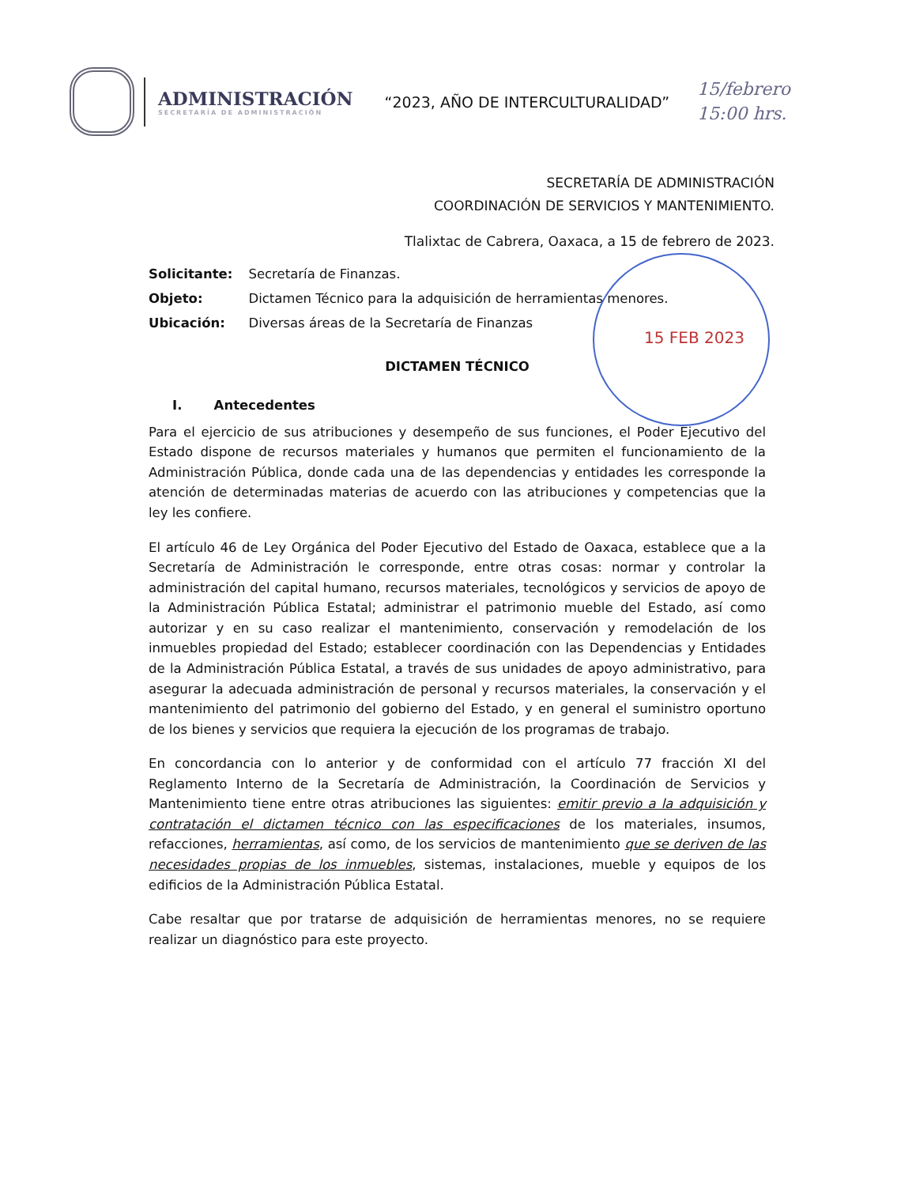ADMINISTRACIÓN
SECRETARÍA DE ADMINISTRACIÓN
“2023, AÑO DE INTERCULTURALIDAD”
15/febrero
15:00 hrs.
SECRETARÍA DE ADMINISTRACIÓN
COORDINACIÓN DE SERVICIOS Y MANTENIMIENTO.
Tlalixtac de Cabrera, Oaxaca, a 15 de febrero de 2023.
15 FEB 2023
| Solicitante: | Secretaría de Finanzas. |
| Objeto: | Dictamen Técnico para la adquisición de herramientas menores. |
| Ubicación: | Diversas áreas de la Secretaría de Finanzas |
DICTAMEN TÉCNICO
I. Antecedentes
Para el ejercicio de sus atribuciones y desempeño de sus funciones, el Poder Ejecutivo del Estado dispone de recursos materiales y humanos que permiten el funcionamiento de la Administración Pública, donde cada una de las dependencias y entidades les corresponde la atención de determinadas materias de acuerdo con las atribuciones y competencias que la ley les confiere.
El artículo 46 de Ley Orgánica del Poder Ejecutivo del Estado de Oaxaca, establece que a la Secretaría de Administración le corresponde, entre otras cosas: normar y controlar la administración del capital humano, recursos materiales, tecnológicos y servicios de apoyo de la Administración Pública Estatal; administrar el patrimonio mueble del Estado, así como autorizar y en su caso realizar el mantenimiento, conservación y remodelación de los inmuebles propiedad del Estado; establecer coordinación con las Dependencias y Entidades de la Administración Pública Estatal, a través de sus unidades de apoyo administrativo, para asegurar la adecuada administración de personal y recursos materiales, la conservación y el mantenimiento del patrimonio del gobierno del Estado, y en general el suministro oportuno de los bienes y servicios que requiera la ejecución de los programas de trabajo.
En concordancia con lo anterior y de conformidad con el artículo 77 fracción XI del Reglamento Interno de la Secretaría de Administración, la Coordinación de Servicios y Mantenimiento tiene entre otras atribuciones las siguientes: emitir previo a la adquisición y contratación el dictamen técnico con las especificaciones de los materiales, insumos, refacciones, herramientas, así como, de los servicios de mantenimiento que se deriven de las necesidades propias de los inmuebles, sistemas, instalaciones, mueble y equipos de los edificios de la Administración Pública Estatal.
Cabe resaltar que por tratarse de adquisición de herramientas menores, no se requiere realizar un diagnóstico para este proyecto.